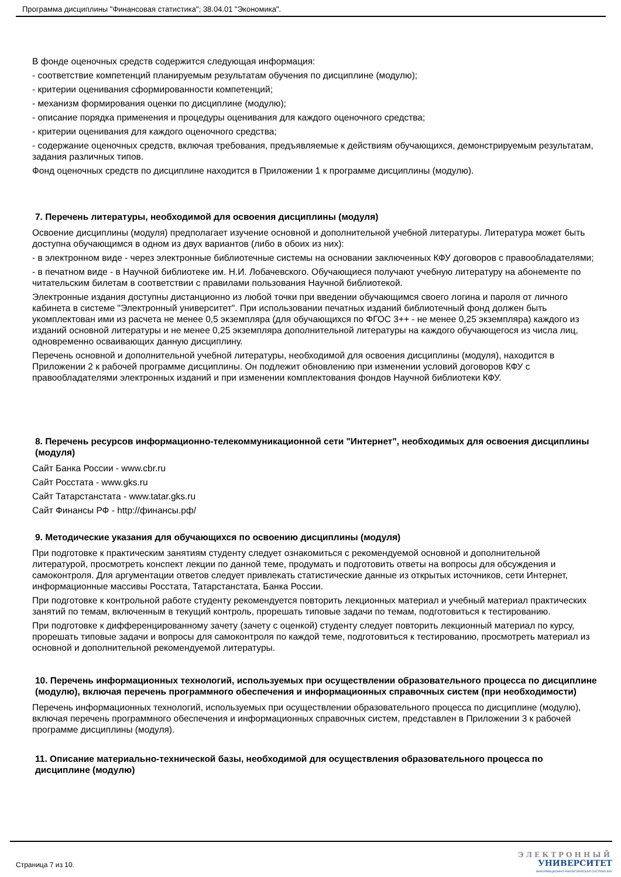Программа дисциплины "Финансовая статистика"; 38.04.01 "Экономика".
В фонде оценочных средств содержится следующая информация:
- соответствие компетенций планируемым результатам обучения по дисциплине (модулю);
- критерии оценивания сформированности компетенций;
- механизм формирования оценки по дисциплине (модулю);
- описание порядка применения и процедуры оценивания для каждого оценочного средства;
- критерии оценивания для каждого оценочного средства;
- содержание оценочных средств, включая требования, предъявляемые к действиям обучающихся, демонстрируемым результатам, задания различных типов.
Фонд оценочных средств по дисциплине находится в Приложении 1 к программе дисциплины (модулю).
7. Перечень литературы, необходимой для освоения дисциплины (модуля)
Освоение дисциплины (модуля) предполагает изучение основной и дополнительной учебной литературы. Литература может быть доступна обучающимся в одном из двух вариантов (либо в обоих из них):
- в электронном виде - через электронные библиотечные системы на основании заключенных КФУ договоров с правообладателями;
- в печатном виде - в Научной библиотеке им. Н.И. Лобачевского. Обучающиеся получают учебную литературу на абонементе по читательским билетам в соответствии с правилами пользования Научной библиотекой.
Электронные издания доступны дистанционно из любой точки при введении обучающимся своего логина и пароля от личного кабинета в системе "Электронный университет". При использовании печатных изданий библиотечный фонд должен быть укомплектован ими из расчета не менее 0,5 экземпляра (для обучающихся по ФГОС 3++ - не менее 0,25 экземпляра) каждого из изданий основной литературы и не менее 0,25 экземпляра дополнительной литературы на каждого обучающегося из числа лиц, одновременно осваивающих данную дисциплину.
Перечень основной и дополнительной учебной литературы, необходимой для освоения дисциплины (модуля), находится в Приложении 2 к рабочей программе дисциплины. Он подлежит обновлению при изменении условий договоров КФУ с правообладателями электронных изданий и при изменении комплектования фондов Научной библиотеки КФУ.
8. Перечень ресурсов информационно-телекоммуникационной сети "Интернет", необходимых для освоения дисциплины (модуля)
Сайт Банка России - www.cbr.ru
Сайт Росстата - www.gks.ru
Сайт Татарстанстата - www.tatar.gks.ru
Сайт Финансы РФ - http://финансы.рф/
9. Методические указания для обучающихся по освоению дисциплины (модуля)
При подготовке к практическим занятиям студенту следует ознакомиться с рекомендуемой основной и дополнительной литературой, просмотреть конспект лекции по данной теме, продумать и подготовить ответы на вопросы для обсуждения и самоконтроля. Для аргументации ответов следует привлекать статистические данные из открытых источников, сети Интернет, информационные массивы Росстата, Татарстанстата, Банка России.
При подготовке к контрольной работе студенту рекомендуется повторить лекционных материал и учебный материал практических занятий по темам, включенным в текущий контроль, прорешать типовые задачи по темам, подготовиться к тестированию.
При подготовке к дифференцированному зачету (зачету с оценкой) студенту следует повторить лекционный материал по курсу, прорешать типовые задачи и вопросы для самоконтроля по каждой теме, подготовиться к тестированию, просмотреть материал из основной и дополнительной рекомендуемой литературы.
10. Перечень информационных технологий, используемых при осуществлении образовательного процесса по дисциплине (модулю), включая перечень программного обеспечения и информационных справочных систем (при необходимости)
Перечень информационных технологий, используемых при осуществлении образовательного процесса по дисциплине (модулю), включая перечень программного обеспечения и информационных справочных систем, представлен в Приложении 3 к рабочей программе дисциплины (модуля).
11. Описание материально-технической базы, необходимой для осуществления образовательного процесса по дисциплине (модулю)
Страница 7 из 10.
ЭЛЕКТРОННЫЙ
УНИВЕРСИТЕТ
ИНФОРМАЦИОННО-АНАЛИТИЧЕСКАЯ СИСТЕМА КФУ